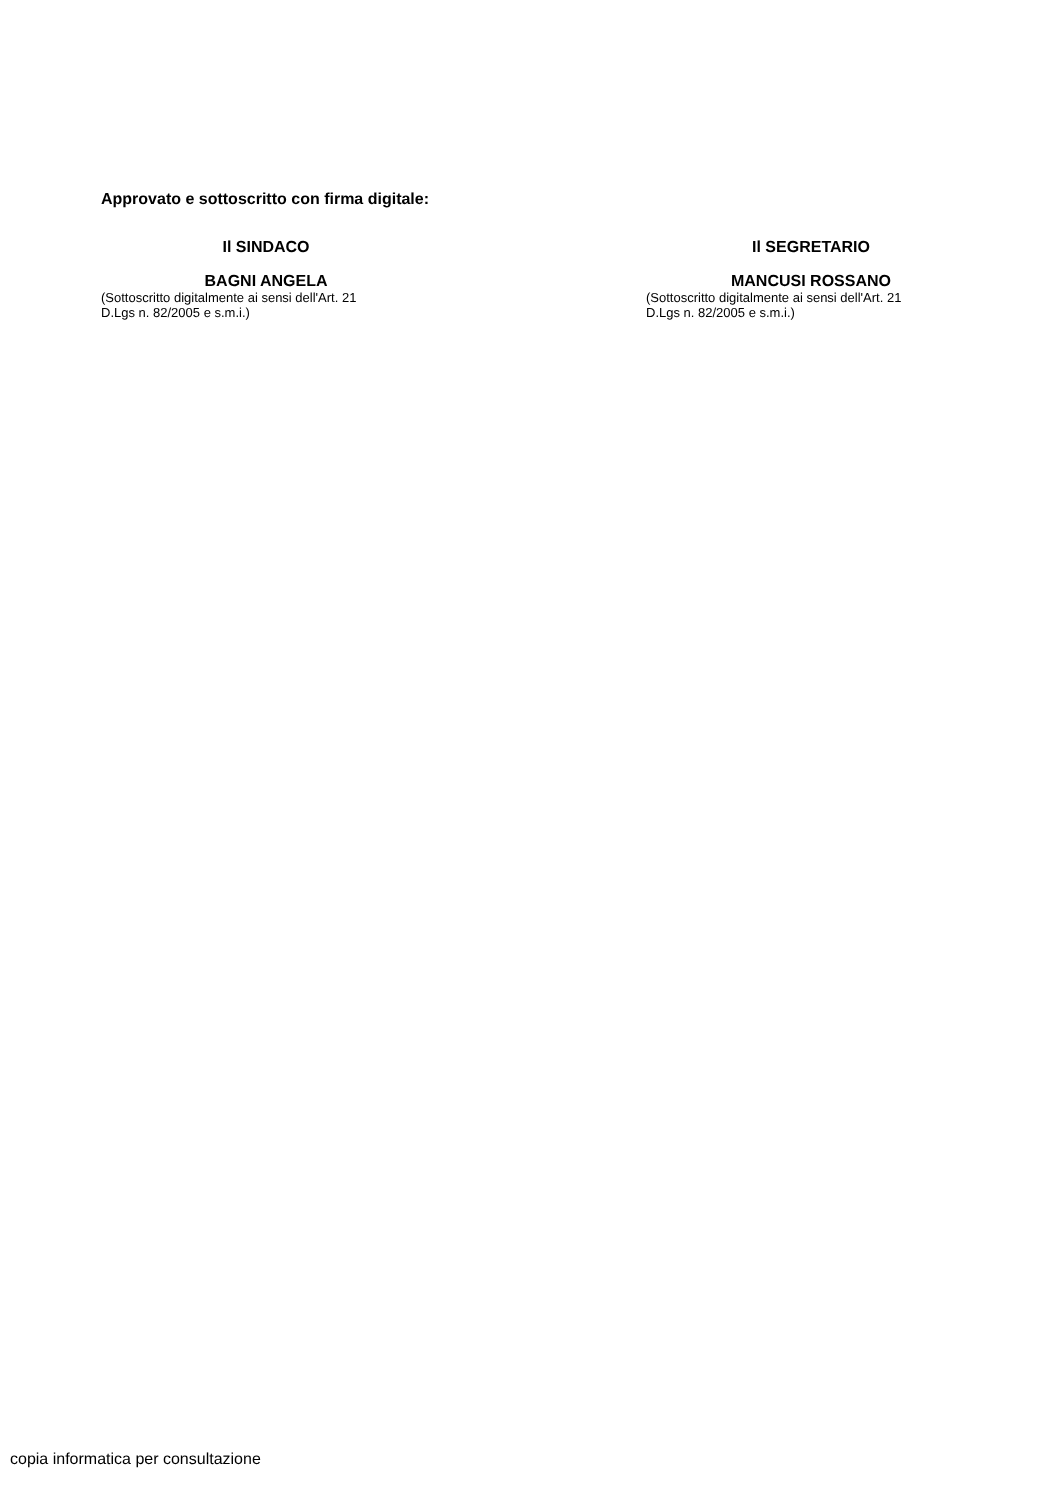Approvato e sottoscritto con firma digitale:
Il SINDACO
BAGNI ANGELA
(Sottoscritto digitalmente ai sensi dell'Art. 21
D.Lgs n. 82/2005 e s.m.i.)
Il SEGRETARIO
MANCUSI ROSSANO
(Sottoscritto digitalmente ai sensi dell'Art. 21
D.Lgs n. 82/2005 e s.m.i.)
copia informatica per consultazione